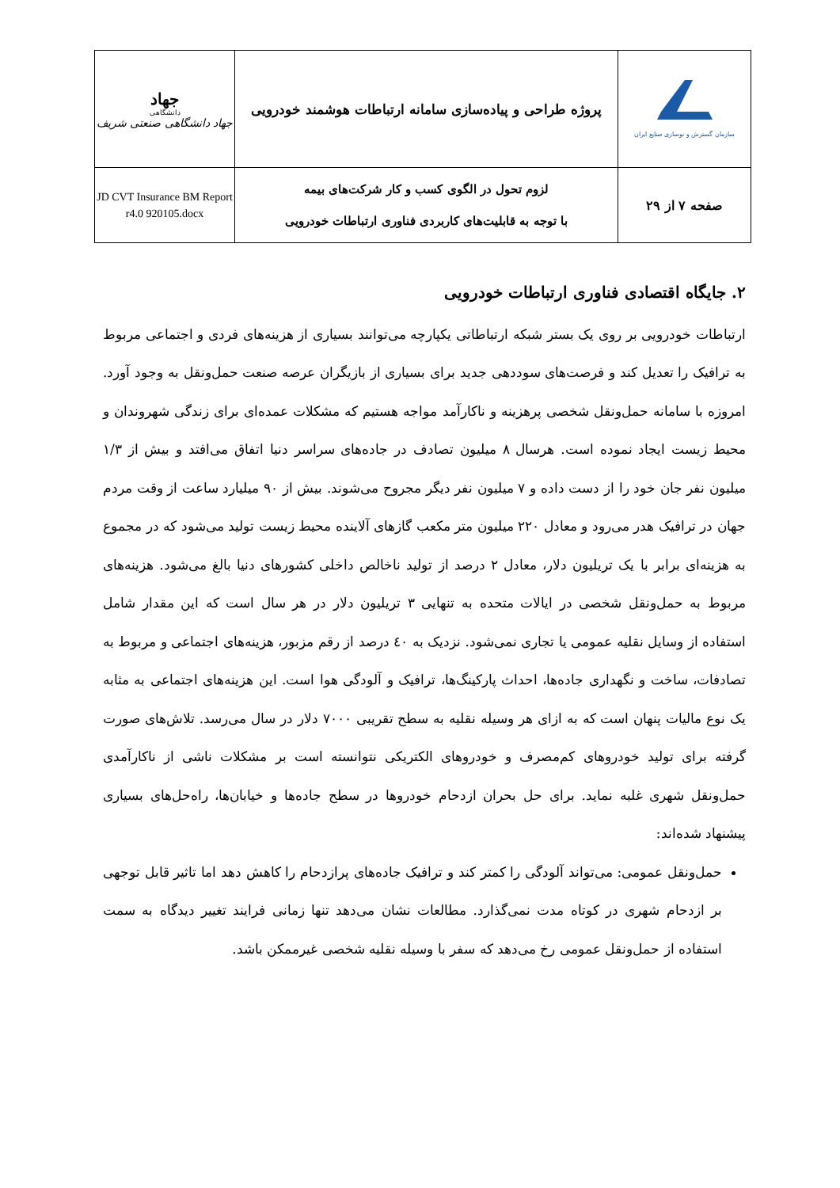| سازمان گسترش و نوسازی صنایع ایران | پروژه طراحی و پیاده‌سازی سامانه ارتباطات هوشمند خودرویی | جهاد دانشگاهی جهاد دانشگاهی صنعتی شریف |
| صفحه ۷ از ۲۹ | لزوم تحول در الگوی کسب و کار شرکت‌های بیمه با توجه به قابلیت‌های کاربردی فناوری ارتباطات خودرویی | JD CVT Insurance BM Report r4.0 920105.docx |
۲. جایگاه اقتصادی فناوری ارتباطات خودرویی
ارتباطات خودرویی بر روی یک بستر شبکه ارتباطاتی یکپارچه می‌توانند بسیاری از هزینه‌های فردی و اجتماعی مربوط به ترافیک را تعدیل کند و فرصت‌های سوددهی جدید برای بسیاری از بازیگران عرصه صنعت حمل‌ونقل به وجود آورد. امروزه با سامانه حمل‌ونقل شخصی پرهزینه و ناکارآمد مواجه هستیم که مشکلات عمده‌ای برای زندگی شهروندان و محیط زیست ایجاد نموده است. هرسال ۸ میلیون تصادف در جاده‌های سراسر دنیا اتفاق می‌افتد و بیش از ۱/۳ میلیون نفر جان خود را از دست داده و ۷ میلیون نفر دیگر مجروح می‌شوند. بیش از ۹۰ میلیارد ساعت از وقت مردم جهان در ترافیک هدر می‌رود و معادل ۲۲۰ میلیون متر مکعب گازهای آلاینده محیط زیست تولید می‌شود که در مجموع به هزینه‌ای برابر با یک تریلیون دلار، معادل ۲ درصد از تولید ناخالص داخلی کشورهای دنیا بالغ می‌شود. هزینه‌های مربوط به حمل‌ونقل شخصی در ایالات متحده به تنهایی ۳ تریلیون دلار در هر سال است که این مقدار شامل استفاده از وسایل نقلیه عمومی یا تجاری نمی‌شود. نزدیک به ٤٠ درصد از رقم مزبور، هزینه‌های اجتماعی و مربوط به تصادفات، ساخت و نگهداری جاده‌ها، احداث پارکینگ‌ها، ترافیک و آلودگی هوا است. این هزینه‌های اجتماعی به مثابه یک نوع مالیات پنهان است که به ازای هر وسیله نقلیه به سطح تقریبی ۷۰۰۰ دلار در سال می‌رسد. تلاش‌های صورت گرفته برای تولید خودروهای کم‌مصرف و خودروهای الکتریکی نتوانسته است بر مشکلات ناشی از ناکارآمدی حمل‌ونقل شهری غلبه نماید. برای حل بحران ازدحام خودروها در سطح جاده‌ها و خیابان‌ها، راه‌حل‌های بسیاری پیشنهاد شده‌اند:
حمل‌ونقل عمومی: می‌تواند آلودگی را کمتر کند و ترافیک جاده‌های پرازدحام را کاهش دهد اما تاثیر قابل توجهی بر ازدحام شهری در کوتاه مدت نمی‌گذارد. مطالعات نشان می‌دهد تنها زمانی فرایند تغییر دیدگاه به سمت استفاده از حمل‌ونقل عمومی رخ می‌دهد که سفر با وسیله نقلیه شخصی غیرممکن باشد.